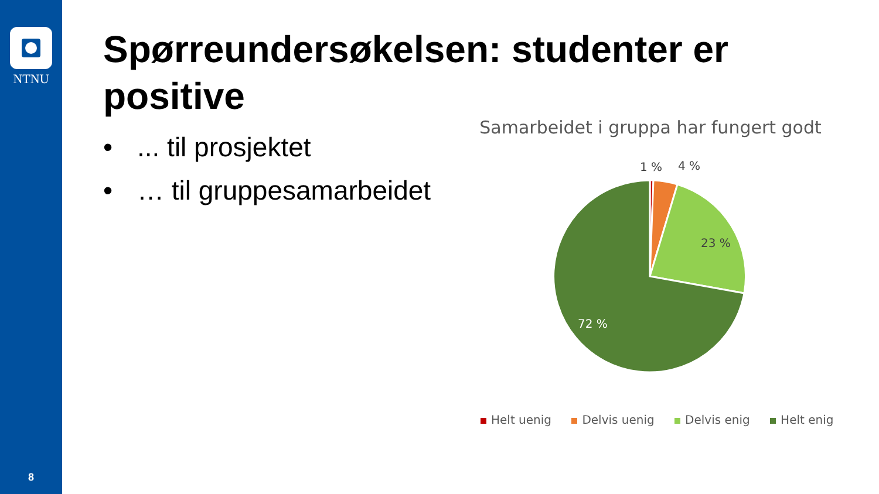NTNU
8
Spørreundersøkelsen: studenter er positive
•... til prosjektet
• … til gruppesamarbeidet
Samarbeidet i gruppa har fungert godt
1 %
4 %
23 %
72 %
Helt uenig Delvis uenig Delvis enig Helt enig